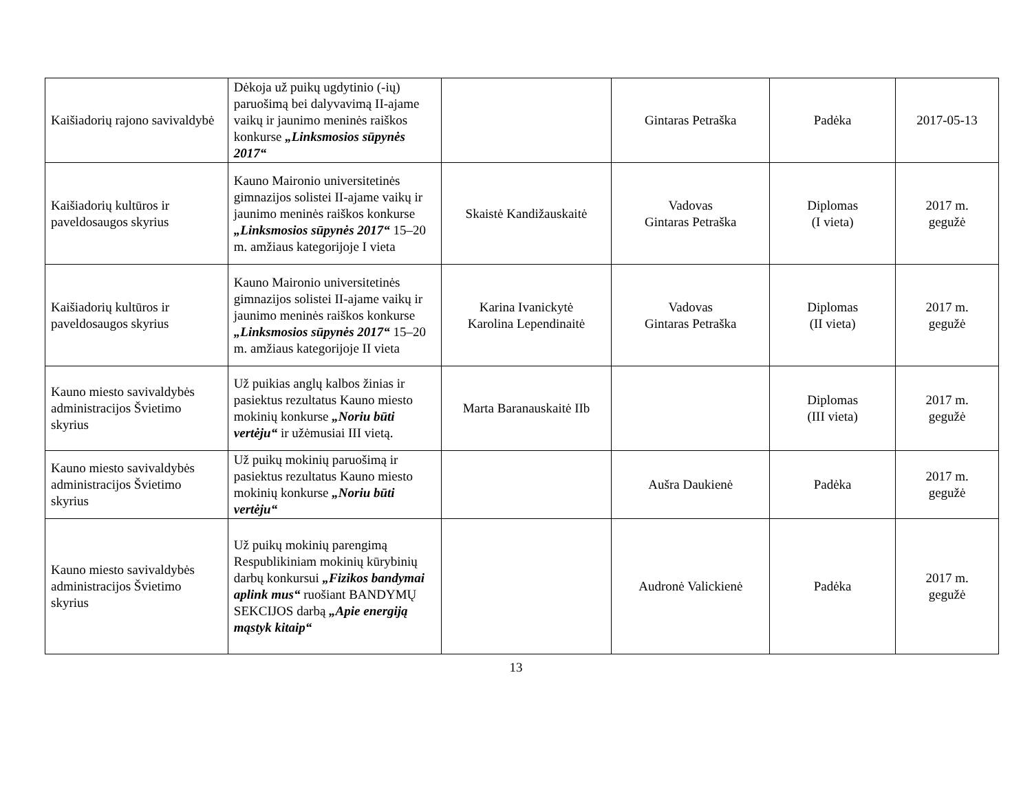| Kaišiadorių rajono savivaldybė | Dėkoja už puikų ugdytinio (-ių) paruošimą bei dalyvavimą II-ajame vaikų ir jaunimo meninės raiškos konkurse „Linksmosios sūpynės 2017“ | | Gintaras Petraška | Padėka | 2017-05-13 |
| Kaišiadorių kultūros ir paveldosaugos skyrius | Kauno Maironio universitetinės gimnazijos solistei II-ajame vaikų ir jaunimo meninės raiškos konkurse „Linksmosios sūpynės 2017“ 15–20 m. amžiaus kategorijoje I vieta | Skaistė Kandižauskaitė | Vadovas Gintaras Petraška | Diplomas (I vieta) | 2017 m. gegužė |
| Kaišiadorių kultūros ir paveldosaugos skyrius | Kauno Maironio universitetinės gimnazijos solistei II-ajame vaikų ir jaunimo meninės raiškos konkurse „Linksmosios sūpynės 2017“ 15–20 m. amžiaus kategorijoje II vieta | Karina Ivanickytė Karolina Lependinaitė | Vadovas Gintaras Petraška | Diplomas (II vieta) | 2017 m. gegužė |
| Kauno miesto savivaldybės administracijos Švietimo skyrius | Už puikias anglų kalbos žinias ir pasiektus rezultatus Kauno miesto mokinių konkurse „Noriu būti vertėju“ ir užėmusiai III vietą. | Marta Baranauskaitė IIb | | Diplomas (III vieta) | 2017 m. gegužė |
| Kauno miesto savivaldybės administracijos Švietimo skyrius | Už puikų mokinių paruošimą ir pasiektus rezultatus Kauno miesto mokinių konkurse „Noriu būti vertėju“ | | Aušra Daukienė | Padėka | 2017 m. gegužė |
| Kauno miesto savivaldybės administracijos Švietimo skyrius | Už puikų mokinių parengimą Respublikiniam mokinių kūrybinių darbų konkursui „Fizikos bandymai aplink mus“ ruošiant BANDYMŲ SEKCIJOS darbą „Apie energiją mąstyk kitaip“ | | Audronė Valickienė | Padėka | 2017 m. gegužė |
13